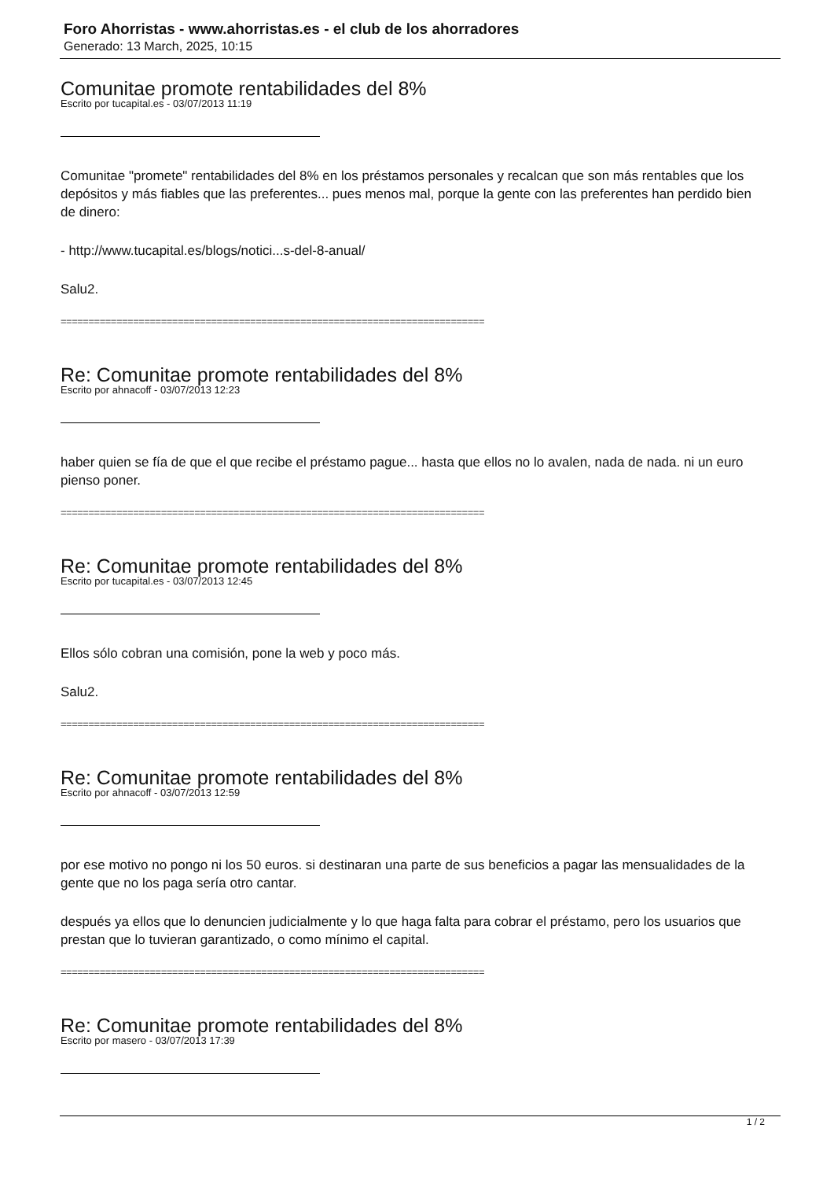Foro Ahorristas - www.ahorristas.es - el club de los ahorradores
Generado: 13 March, 2025, 10:15
Comunitae promote rentabilidades del 8%
Escrito por tucapital.es - 03/07/2013 11:19
Comunitae "promete" rentabilidades del 8% en los préstamos personales y recalcan que son más rentables que los depósitos y más fiables que las preferentes... pues menos mal, porque la gente con las preferentes han perdido bien de dinero:
- http://www.tucapital.es/blogs/notici...s-del-8-anual/
Salu2.
============================================================================
Re: Comunitae promote rentabilidades del 8%
Escrito por ahnacoff - 03/07/2013 12:23
haber quien se fía de que el que recibe el préstamo pague... hasta que ellos no lo avalen, nada de nada. ni un euro pienso poner.
============================================================================
Re: Comunitae promote rentabilidades del 8%
Escrito por tucapital.es - 03/07/2013 12:45
Ellos sólo cobran una comisión, pone la web y poco más.
Salu2.
============================================================================
Re: Comunitae promote rentabilidades del 8%
Escrito por ahnacoff - 03/07/2013 12:59
por ese motivo no pongo ni los 50 euros. si destinaran una parte de sus beneficios a pagar las mensualidades de la gente que no los paga sería otro cantar.
después ya ellos que lo denuncien judicialmente y lo que haga falta para cobrar el préstamo, pero los usuarios que prestan que lo tuvieran garantizado, o como mínimo el capital.
============================================================================
Re: Comunitae promote rentabilidades del 8%
Escrito por masero - 03/07/2013 17:39
1 / 2